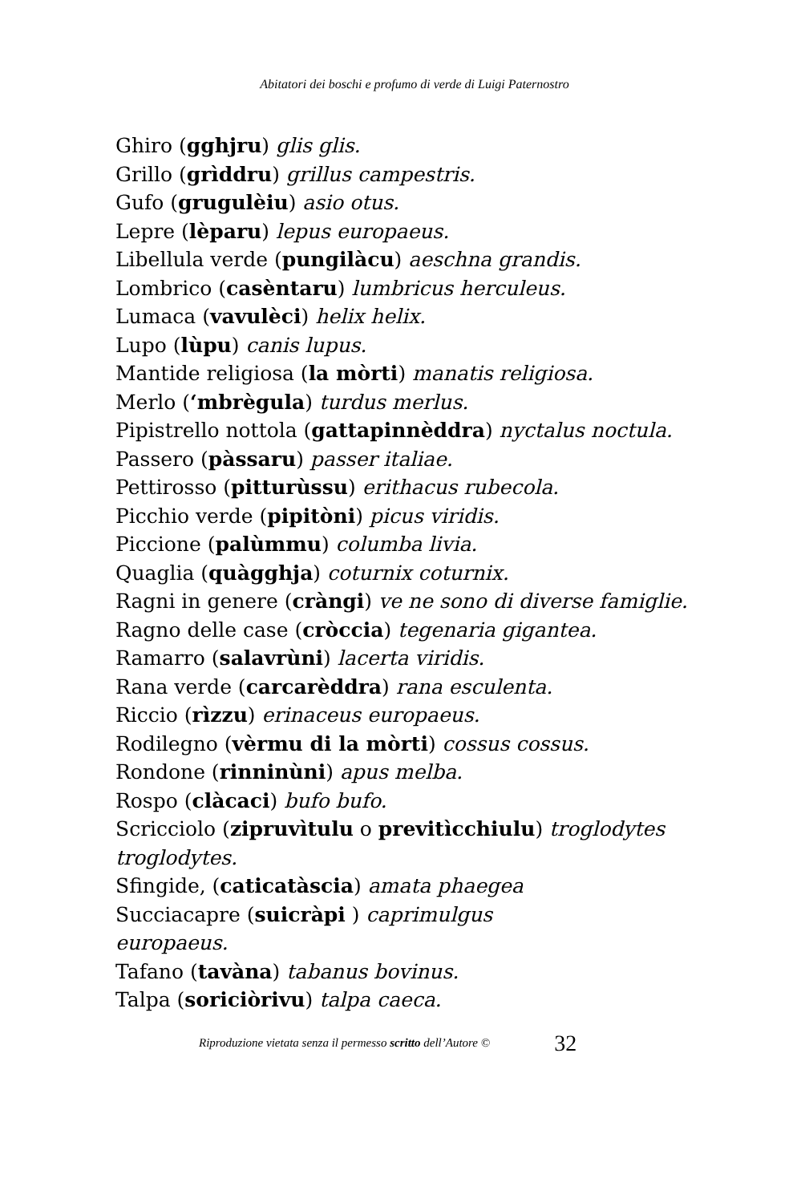Abitatori dei boschi e profumo di verde di Luigi Paternostro
Ghiro (gghjru) glis glis.
Grillo (grìddru) grillus campestris.
Gufo (grugulèiu) asio otus.
Lepre (lèparu) lepus europaeus.
Libellula verde (pungilàcu) aeschna grandis.
Lombrico (casèntaru) lumbricus herculeus.
Lumaca (vavulèci) helix helix.
Lupo (lùpu) canis lupus.
Mantide religiosa (la mòrti) manatis religiosa.
Merlo (‘mbrègula) turdus merlus.
Pipistrello nottola (gattapinnèddra) nyctalus noctula.
Passero (pàssaru) passer italiae.
Pettirosso (pitturùssu) erithacus rubecola.
Picchio verde (pipitòni) picus viridis.
Piccione (palùmmu) columba livia.
Quaglia (quàgghja) coturnix coturnix.
Ragni in genere (cràngi) ve ne sono di diverse famiglie.
Ragno delle case (cròccia) tegenaria gigantea.
Ramarro (salavrùni) lacerta viridis.
Rana verde (carcarèddra) rana esculenta.
Riccio (rìzzu) erinaceus europaeus.
Rodilegno (vèrmu di la mòrti) cossus cossus.
Rondone (rinninùni) apus melba.
Rospo (clàcaci) bufo bufo.
Scricciolo (zipruvìtulu o previtìcchiulu) troglodytes troglodytes.
Sfingide, (caticatàscia) amata phaegea
Succiacapre (suicràpi ) caprimulgus europaeus.
Tafano (tavàna) tabanus bovinus.
Talpa (soriciòrivu) talpa caeca.
Riproduzione vietata senza il permesso scritto dell’Autore © 32